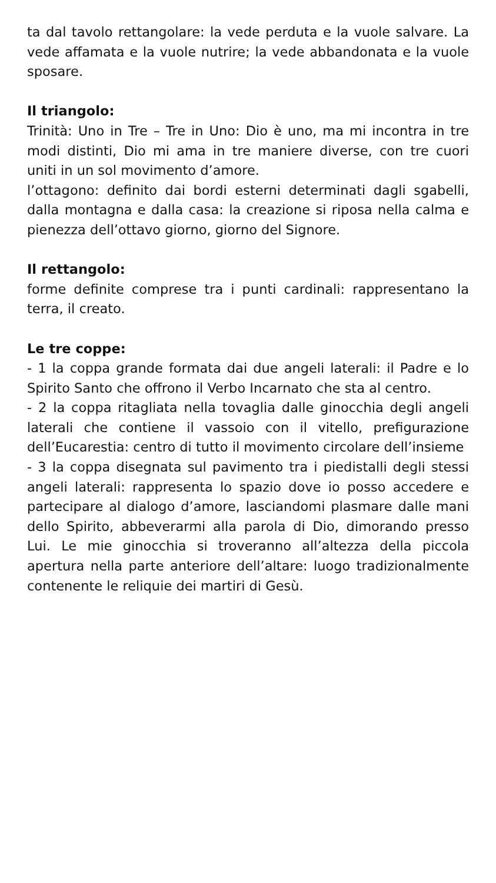ta dal tavolo rettangolare: la vede perduta e la vuole salvare. La vede affamata e la vuole nutrire; la vede abbandonata e la vuole sposare.
Il triangolo:
Trinità: Uno in Tre – Tre in Uno: Dio è uno, ma mi incontra in tre modi distinti, Dio mi ama in tre maniere diverse, con tre cuori uniti in un sol movimento d’amore.
l’ottagono: definito dai bordi esterni determinati dagli sgabelli, dalla montagna e dalla casa: la creazione si riposa nella calma e pienezza dell’ottavo giorno, giorno del Signore.
Il rettangolo:
forme definite comprese tra i punti cardinali: rappresentano la terra, il creato.
Le tre coppe:
- 1 la coppa grande formata dai due angeli laterali: il Padre e lo Spirito Santo che offrono il Verbo Incarnato che sta al centro.
- 2 la coppa ritagliata nella tovaglia dalle ginocchia degli angeli laterali che contiene il vassoio con il vitello, prefigurazione dell’Eucarestia: centro di tutto il movimento circolare dell’insieme
- 3 la coppa disegnata sul pavimento tra i piedistalli degli stessi angeli laterali: rappresenta lo spazio dove io posso accedere e partecipare al dialogo d’amore, lasciandomi plasmare dalle mani dello Spirito, abbeverarmi alla parola di Dio, dimorando presso Lui. Le mie ginocchia si troveranno all’altezza della piccola apertura nella parte anteriore dell’altare: luogo tradizionalmente contenente le reliquie dei martiri di Gesù.